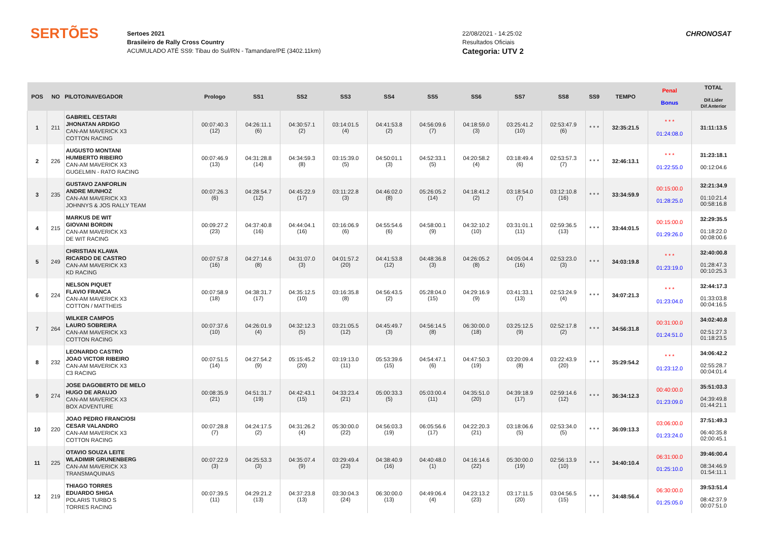SERTÕES
Sertoes 2021
Brasileiro de Rally Cross Country
ACUMULADO ATÉ SS9: Tibau do Sul/RN - Tamandare/PE (3402.11km)
22/08/2021 - 14:25:02
Resultados Oficiais
Categoria: UTV 2
CHRONOSAT
| POS | NO | PILOTO/NAVEGADOR | Prologo | SS1 | SS2 | SS3 | SS4 | SS5 | SS6 | SS7 | SS8 | SS9 | TEMPO | Penal Bonus | TOTAL Dif.Lider Dif.Anterior |
| --- | --- | --- | --- | --- | --- | --- | --- | --- | --- | --- | --- | --- | --- | --- | --- |
| 1 | 211 | GABRIEL CESTARI JHONATAN ARDIGO CAN-AM MAVERICK X3 COTTON RACING | 00:07:40.3 (12) | 04:26:11.1 (6) | 04:30:57.1 (2) | 03:14:01.5 (4) | 04:41:53.8 (2) | 04:56:09.6 (7) | 04:18:59.0 (3) | 03:25:41.2 (10) | 02:53:47.9 (6) | * * * | 32:35:21.5 | * * * 01:24:08.0 | 31:11:13.5 |
| 2 | 226 | AUGUSTO MONTANI HUMBERTO RIBEIRO CAN-AM MAVERICK X3 GUGELMIN - RATO RACING | 00:07:46.9 (13) | 04:31:28.8 (14) | 04:34:59.3 (8) | 03:15:39.0 (5) | 04:50:01.1 (3) | 04:52:33.1 (5) | 04:20:58.2 (4) | 03:18:49.4 (6) | 02:53:57.3 (7) | * * * | 32:46:13.1 | * * * 01:22:55.0 | 31:23:18.1 00:12:04.6 |
| 3 | 235 | GUSTAVO ZANFORLIN ANDRE MUNHOZ CAN-AM MAVERICK X3 JOHNNYS & JOS RALLY TEAM | 00:07:26.3 (6) | 04:28:54.7 (12) | 04:45:22.9 (17) | 03:11:22.8 (3) | 04:46:02.0 (8) | 05:26:05.2 (14) | 04:18:41.2 (2) | 03:18:54.0 (7) | 03:12:10.8 (16) | * * * | 33:34:59.9 | 00:15:00.0 01:28:25.0 | 32:21:34.9 01:10:21.4 00:58:16.8 |
| 4 | 215 | MARKUS DE WIT GIOVANI BORDIN CAN-AM MAVERICK X3 DE WIT RACING | 00:09:27.2 (23) | 04:37:40.8 (16) | 04:44:04.1 (16) | 03:16:06.9 (6) | 04:55:54.6 (6) | 04:58:00.1 (9) | 04:32:10.2 (10) | 03:31:01.1 (11) | 02:59:36.5 (13) | * * * | 33:44:01.5 | 00:15:00.0 01:29:26.0 | 32:29:35.5 01:18:22.0 00:08:00.6 |
| 5 | 249 | CHRISTIAN KLAWA RICARDO DE CASTRO CAN-AM MAVERICK X3 KD RACING | 00:07:57.8 (16) | 04:27:14.6 (8) | 04:31:07.0 (3) | 04:01:57.2 (20) | 04:41:53.8 (12) | 04:48:36.8 (3) | 04:26:05.2 (8) | 04:05:04.4 (16) | 02:53:23.0 (3) | * * * | 34:03:19.8 | * * * 01:23:19.0 | 32:40:00.8 01:28:47.3 00:10:25.3 |
| 6 | 224 | NELSON PIQUET FLAVIO FRANCA CAN-AM MAVERICK X3 COTTON / MATTHEIS | 00:07:58.9 (18) | 04:38:31.7 (17) | 04:35:12.5 (10) | 03:16:35.8 (8) | 04:56:43.5 (2) | 05:28:04.0 (15) | 04:29:16.9 (9) | 03:41:33.1 (13) | 02:53:24.9 (4) | * * * | 34:07:21.3 | * * * 01:23:04.0 | 32:44:17.3 01:33:03.8 00:04:16.5 |
| 7 | 264 | WILKER CAMPOS LAURO SOBREIRA CAN-AM MAVERICK X3 COTTON RACING | 00:07:37.6 (10) | 04:26:01.9 (4) | 04:32:12.3 (5) | 03:21:05.5 (12) | 04:45:49.7 (3) | 04:56:14.5 (8) | 06:30:00.0 (18) | 03:25:12.5 (9) | 02:52:17.8 (2) | * * * | 34:56:31.8 | 00:31:00.0 01:24:51.0 | 34:02:40.8 02:51:27.3 01:18:23.5 |
| 8 | 232 | LEONARDO CASTRO JOAO VICTOR RIBEIRO CAN-AM MAVERICK X3 C3 RACING | 00:07:51.5 (14) | 04:27:54.2 (9) | 05:15:45.2 (20) | 03:19:13.0 (11) | 05:53:39.6 (15) | 04:54:47.1 (6) | 04:47:50.3 (19) | 03:20:09.4 (8) | 03:22:43.9 (20) | * * * | 35:29:54.2 | * * * 01:23:12.0 | 34:06:42.2 02:55:28.7 00:04:01.4 |
| 9 | 274 | JOSE DAGOBERTO DE MELO HUGO DE ARAUJO CAN-AM MAVERICK X3 BOX ADVENTURE | 00:08:35.9 (21) | 04:51:31.7 (19) | 04:42:43.1 (15) | 04:33:23.4 (21) | 05:00:33.3 (5) | 05:03:00.4 (11) | 04:35:51.0 (20) | 04:39:18.9 (17) | 02:59:14.6 (12) | * * * | 36:34:12.3 | 00:40:00.0 01:23:09.0 | 35:51:03.3 04:39:49.8 01:44:21.1 |
| 10 | 220 | JOAO PEDRO FRANCIOSI CESAR VALANDRO CAN-AM MAVERICK X3 COTTON RACING | 00:07:28.8 (7) | 04:24:17.5 (2) | 04:31:26.2 (4) | 05:30:00.0 (22) | 04:56:03.3 (19) | 06:05:56.6 (17) | 04:22:20.3 (21) | 03:18:06.6 (5) | 02:53:34.0 (5) | * * * | 36:09:13.3 | 03:06:00.0 01:23:24.0 | 37:51:49.3 06:40:35.8 02:00:45.1 |
| 11 | 225 | OTAVIO SOUZA LEITE WLADIMIR GRUNENBERG CAN-AM MAVERICK X3 TRANSMAQUINAS | 00:07:22.9 (3) | 04:25:53.3 (3) | 04:35:07.4 (9) | 03:29:49.4 (23) | 04:38:40.9 (16) | 04:40:48.0 (1) | 04:16:14.6 (22) | 05:30:00.0 (19) | 02:56:13.9 (10) | * * * | 34:40:10.4 | 06:31:00.0 01:25:10.0 | 39:46:00.4 08:34:46.9 01:54:11.1 |
| 12 | 219 | THIAGO TORRES EDUARDO SHIGA POLARIS TURBO S TORRES RACING | 00:07:39.5 (11) | 04:29:21.2 (13) | 04:37:23.8 (13) | 03:30:04.3 (24) | 06:30:00.0 (13) | 04:49:06.4 (4) | 04:23:13.2 (23) | 03:17:11.5 (20) | 03:04:56.5 (15) | * * * | 34:48:56.4 | 06:30:00.0 01:25:05.0 | 39:53:51.4 08:42:37.9 00:07:51.0 |